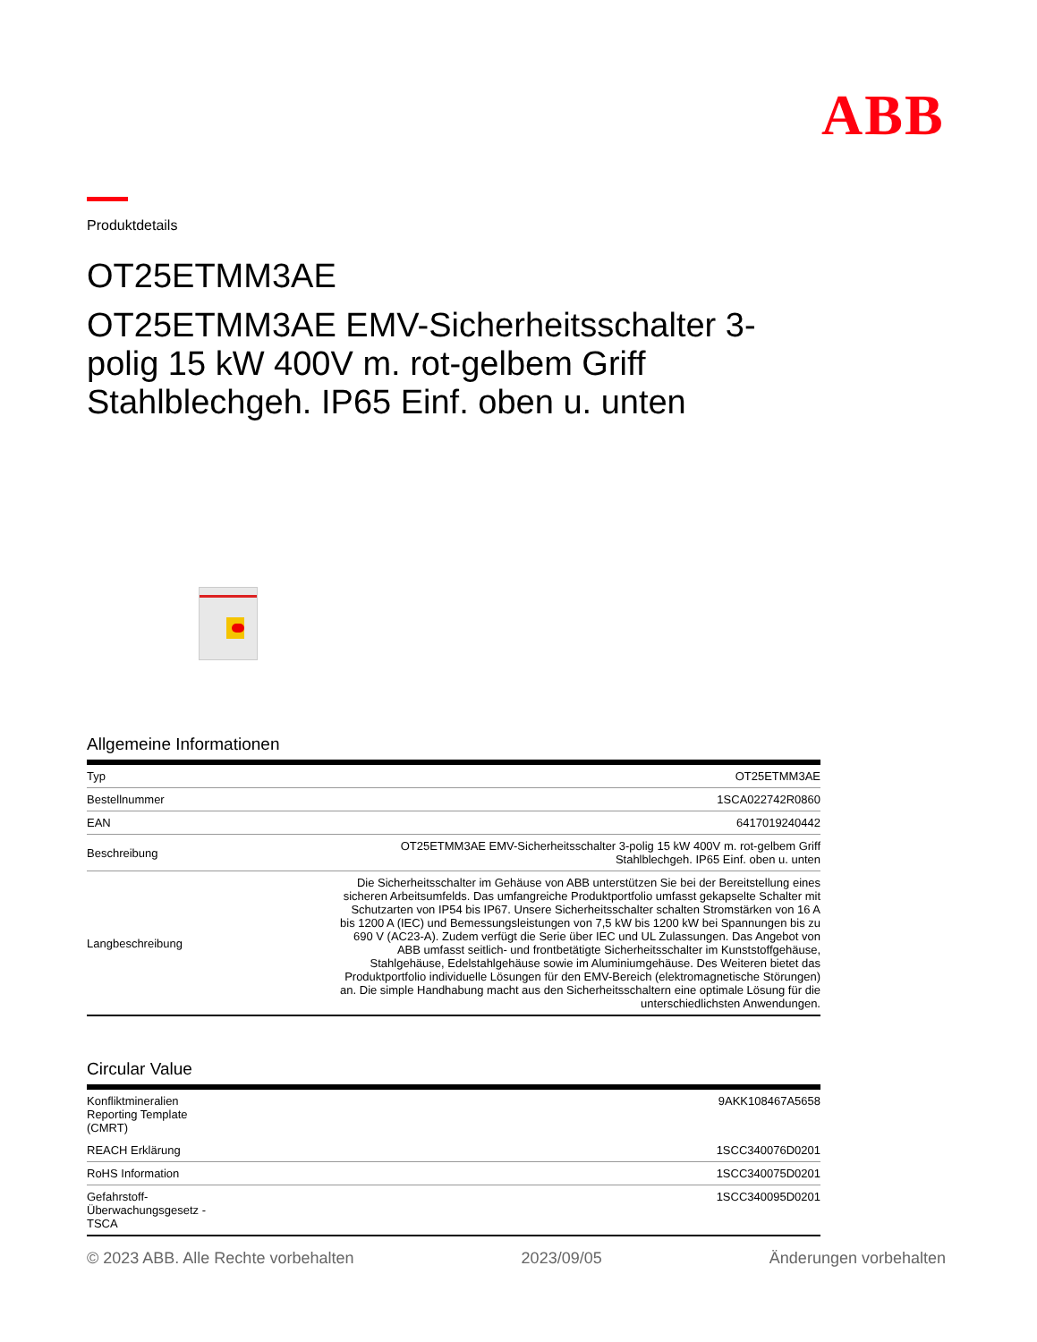ABB
Produktdetails
OT25ETMM3AE
OT25ETMM3AE EMV-Sicherheitsschalter 3-polig 15 kW 400V m. rot-gelbem Griff Stahlblechgeh. IP65 Einf. oben u. unten
Allgemeine Informationen
| Typ | OT25ETMM3AE |
| Bestellnummer | 1SCA022742R0860 |
| EAN | 6417019240442 |
| Beschreibung | OT25ETMM3AE EMV-Sicherheitsschalter 3-polig 15 kW 400V m. rot-gelbem Griff Stahlblechgeh. IP65 Einf. oben u. unten |
| Langbeschreibung | Die Sicherheitsschalter im Gehäuse von ABB unterstützen Sie bei der Bereitstellung eines sicheren Arbeitsumfelds. Das umfangreiche Produktportfolio umfasst gekapselte Schalter mit Schutzarten von IP54 bis IP67. Unsere Sicherheitsschalter schalten Stromstärken von 16 A bis 1200 A (IEC) und Bemessungsleistungen von 7,5 kW bis 1200 kW bei Spannungen bis zu 690 V (AC23-A). Zudem verfügt die Serie über IEC und UL Zulassungen. Das Angebot von ABB umfasst seitlich- und frontbetätigte Sicherheitsschalter im Kunststoffgehäuse, Stahlgehäuse, Edelstahlgehäuse sowie im Aluminiumgehäuse. Des Weiteren bietet das Produktportfolio individuelle Lösungen für den EMV-Bereich (elektromagnetische Störungen) an. Die simple Handhabung macht aus den Sicherheitsschaltern eine optimale Lösung für die unterschiedlichsten Anwendungen. |
Circular Value
| Konfliktmineralien Reporting Template (CMRT) | 9AKK108467A5658 |
| REACH Erklärung | 1SCC340076D0201 |
| RoHS Information | 1SCC340075D0201 |
| Gefahrstoff- Überwachungsgesetz - TSCA | 1SCC340095D0201 |
© 2023 ABB. Alle Rechte vorbehalten 2023/09/05 Änderungen vorbehalten